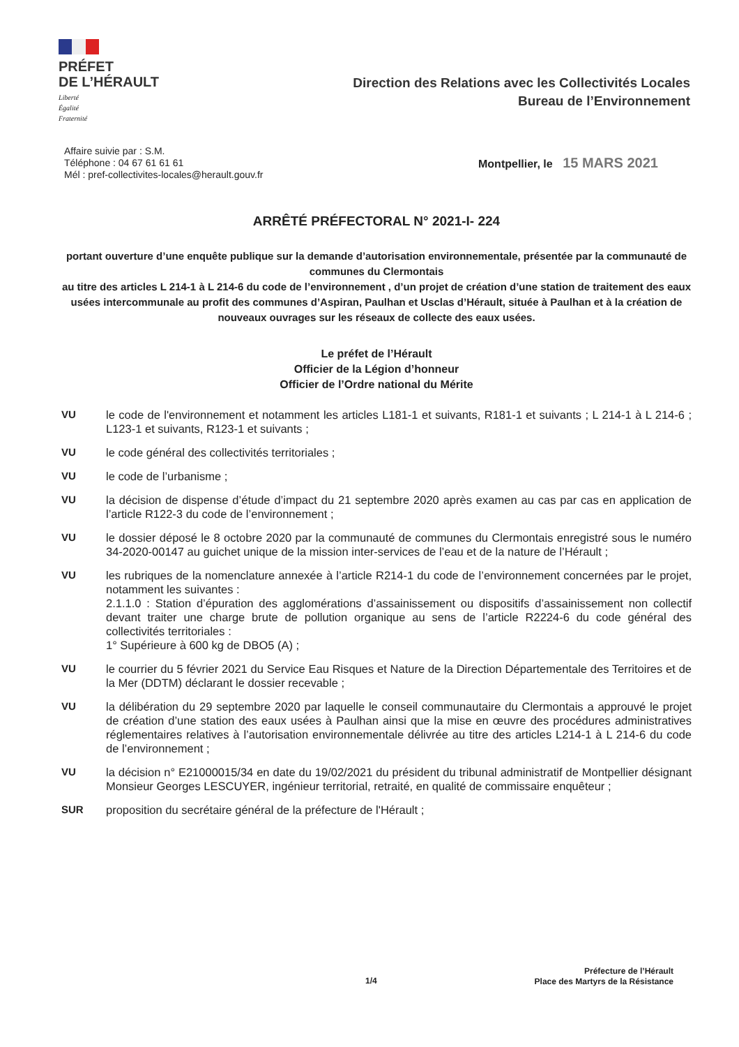PRÉFET
DE L’HÉRAULT
Liberté
Égalité
Fraternité
Direction des Relations avec les Collectivités Locales
Bureau de l’Environnement
Affaire suivie par : S.M.
Téléphone : 04 67 61 61 61
Mél : pref-collectivites-locales@herault.gouv.fr
Montpellier, le 15 MARS 2021
ARRÊTÉ PRÉFECTORAL N° 2021-I- 224
portant ouverture d’une enquête publique sur la demande d’autorisation environnementale, présentée par la communauté de communes du Clermontais
au titre des articles L 214-1 à L 214-6 du code de l’environnement , d’un projet de création d’une station de traitement des eaux usées intercommunale au profit des communes d’Aspiran, Paulhan et Usclas d’Hérault, située à Paulhan et à la création de nouveaux ouvrages sur les réseaux de collecte des eaux usées.
Le préfet de l’Hérault
Officier de la Légion d’honneur
Officier de l’Ordre national du Mérite
VU le code de l'environnement et notamment les articles L181-1 et suivants, R181-1 et suivants ; L 214-1 à L 214-6 ; L123-1 et suivants, R123-1 et suivants ;
VU le code général des collectivités territoriales ;
VU le code de l’urbanisme ;
VU la décision de dispense d’étude d’impact du 21 septembre 2020 après examen au cas par cas en application de l’article R122-3 du code de l’environnement ;
VU le dossier déposé le 8 octobre 2020 par la communauté de communes du Clermontais enregistré sous le numéro 34-2020-00147 au guichet unique de la mission inter-services de l’eau et de la nature de l’Hérault ;
VU les rubriques de la nomenclature annexée à l’article R214-1 du code de l’environnement concernées par le projet, notamment les suivantes :
2.1.1.0 : Station d’épuration des agglomérations d’assainissement ou dispositifs d’assainissement non collectif devant traiter une charge brute de pollution organique au sens de l’article R2224-6 du code général des collectivités territoriales :
1° Supérieure à 600 kg de DBO5 (A) ;
VU le courrier du 5 février 2021 du Service Eau Risques et Nature de la Direction Départementale des Territoires et de la Mer (DDTM) déclarant le dossier recevable ;
VU la délibération du 29 septembre 2020 par laquelle le conseil communautaire du Clermontais a approuvé le projet de création d’une station des eaux usées à Paulhan ainsi que la mise en œuvre des procédures administratives réglementaires relatives à l’autorisation environnementale délivrée au titre des articles L214-1 à L 214-6 du code de l’environnement ;
VU la décision n° E21000015/34 en date du 19/02/2021 du président du tribunal administratif de Montpellier désignant Monsieur Georges LESCUYER, ingénieur territorial, retraité, en qualité de commissaire enquêteur ;
SUR proposition du secrétaire général de la préfecture de l'Hérault ;
1/4
Préfecture de l’Hérault
Place des Martyrs de la Résistance